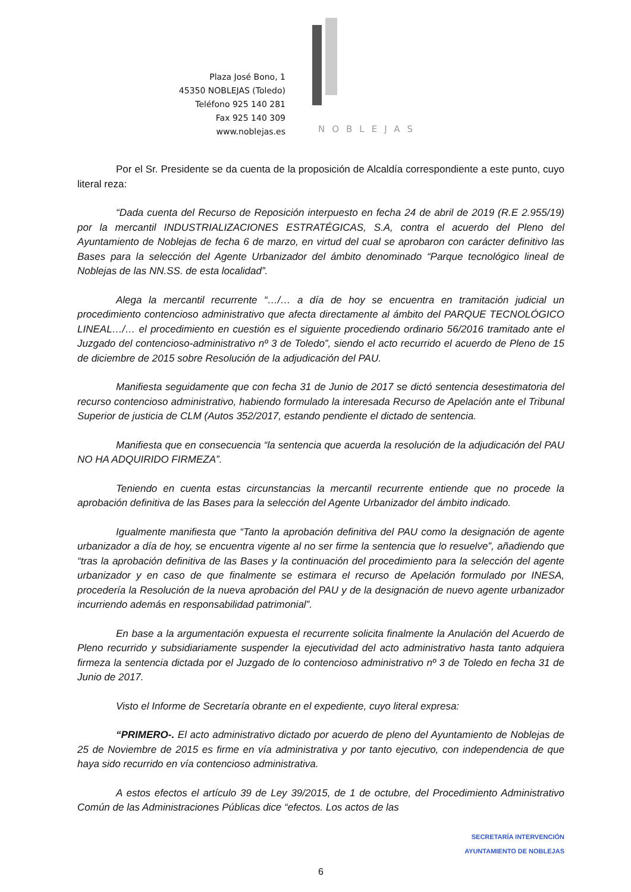Plaza José Bono, 1
45350 NOBLEJAS (Toledo)
Teléfono 925 140 281
Fax 925 140 309
www.noblejas.es
NOBLEJAS
Por el Sr. Presidente se da cuenta de la proposición de Alcaldía correspondiente a este punto, cuyo literal reza:
“Dada cuenta del Recurso de Reposición interpuesto en fecha 24 de abril de 2019 (R.E 2.955/19) por la mercantil INDUSTRIALIZACIONES ESTRATÉGICAS, S.A, contra el acuerdo del Pleno del Ayuntamiento de Noblejas de fecha 6 de marzo, en virtud del cual se aprobaron con carácter definitivo las Bases para la selección del Agente Urbanizador del ámbito denominado “Parque tecnológico lineal de Noblejas de las NN.SS. de esta localidad”.
Alega la mercantil recurrente “…/… a día de hoy se encuentra en tramitación judicial un procedimiento contencioso administrativo que afecta directamente al ámbito del PARQUE TECNOLÓGICO LINEAL…/… el procedimiento en cuestión es el siguiente procediendo ordinario 56/2016 tramitado ante el Juzgado del contencioso-administrativo nº 3 de Toledo”, siendo el acto recurrido el acuerdo de Pleno de 15 de diciembre de 2015 sobre Resolución de la adjudicación del PAU.
Manifiesta seguidamente que con fecha 31 de Junio de 2017 se dictó sentencia desestimatoria del recurso contencioso administrativo, habiendo formulado la interesada Recurso de Apelación ante el Tribunal Superior de justicia de CLM (Autos 352/2017, estando pendiente el dictado de sentencia.
Manifiesta que en consecuencia “la sentencia que acuerda la resolución de la adjudicación del PAU NO HA ADQUIRIDO FIRMEZA”.
Teniendo en cuenta estas circunstancias la mercantil recurrente entiende que no procede la aprobación definitiva de las Bases para la selección del Agente Urbanizador del ámbito indicado.
Igualmente manifiesta que “Tanto la aprobación definitiva del PAU como la designación de agente urbanizador a día de hoy, se encuentra vigente al no ser firme la sentencia que lo resuelve”, añadiendo que “tras la aprobación definitiva de las Bases y la continuación del procedimiento para la selección del agente urbanizador y en caso de que finalmente se estimara el recurso de Apelación formulado por INESA, procedería la Resolución de la nueva aprobación del PAU y de la designación de nuevo agente urbanizador incurriendo además en responsabilidad patrimonial”.
En base a la argumentación expuesta el recurrente solicita finalmente la Anulación del Acuerdo de Pleno recurrido y subsidiariamente suspender la ejecutividad del acto administrativo hasta tanto adquiera firmeza la sentencia dictada por el Juzgado de lo contencioso administrativo nº 3 de Toledo en fecha 31 de Junio de 2017.
Visto el Informe de Secretaría obrante en el expediente, cuyo literal expresa:
“PRIMERO-. El acto administrativo dictado por acuerdo de pleno del Ayuntamiento de Noblejas de 25 de Noviembre de 2015 es firme en vía administrativa y por tanto ejecutivo, con independencia de que haya sido recurrido en vía contencioso administrativa.
A estos efectos el artículo 39 de Ley 39/2015, de 1 de octubre, del Procedimiento Administrativo Común de las Administraciones Públicas dice “efectos. Los actos de las
SECRETARÍA INTERVENCIÓN
AYUNTAMIENTO DE NOBLEJAS
6